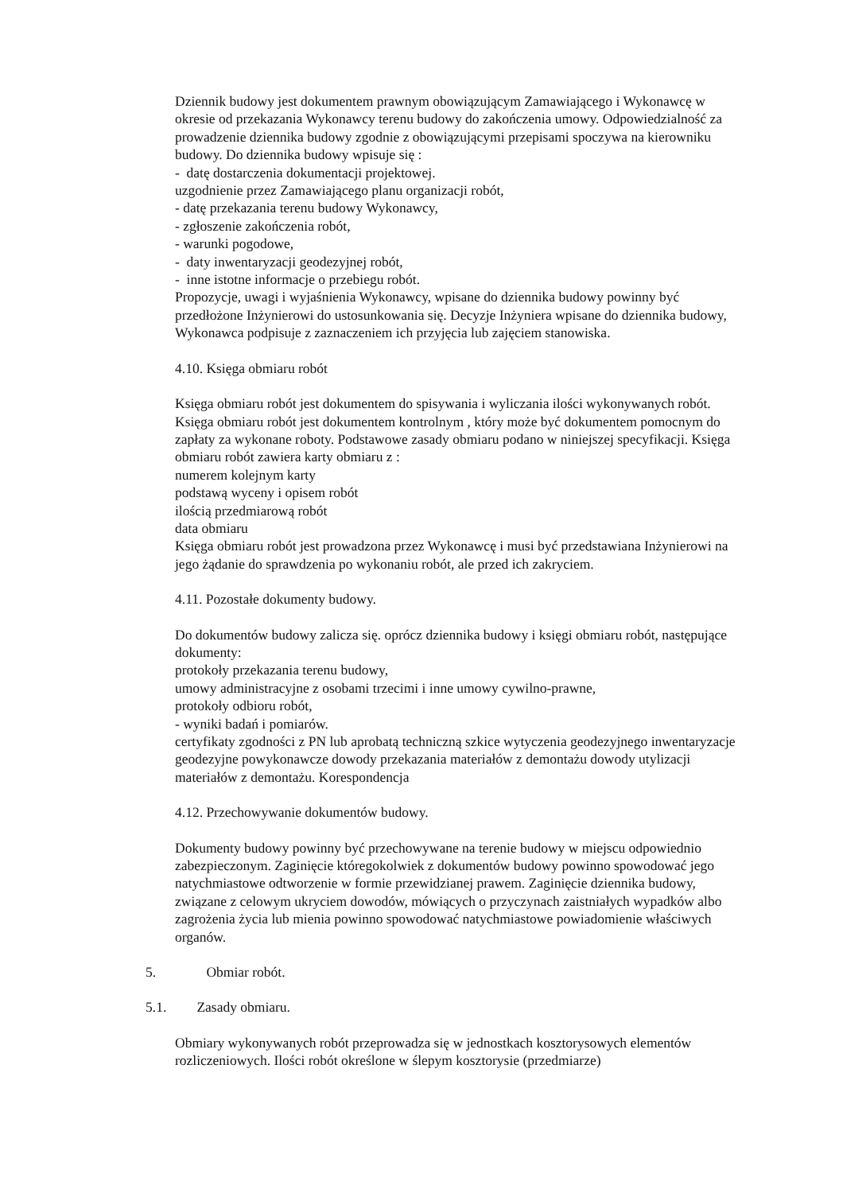Dziennik budowy jest dokumentem prawnym obowiązującym Zamawiającego i Wykonawcę w okresie od przekazania Wykonawcy terenu budowy do zakończenia umowy. Odpowiedzialność za prowadzenie dziennika budowy zgodnie z obowiązującymi przepisami spoczywa na kierowniku budowy. Do dziennika budowy wpisuje się :
- datę dostarczenia dokumentacji projektowej.
uzgodnienie przez Zamawiającego planu organizacji robót,
- datę przekazania terenu budowy Wykonawcy,
- zgłoszenie zakończenia robót,
- warunki pogodowe,
- daty inwentaryzacji geodezyjnej robót,
- inne istotne informacje o przebiegu robót.
Propozycje, uwagi i wyjaśnienia Wykonawcy, wpisane do dziennika budowy powinny być przedłożone Inżynierowi do ustosunkowania się. Decyzje Inżyniera wpisane do dziennika budowy, Wykonawca podpisuje z zaznaczeniem ich przyjęcia lub zajęciem stanowiska.
4.10. Księga obmiaru robót
Księga obmiaru robót jest dokumentem do spisywania i wyliczania ilości wykonywanych robót. Księga obmiaru robót jest dokumentem kontrolnym , który może być dokumentem pomocnym do zapłaty za wykonane roboty. Podstawowe zasady obmiaru podano w niniejszej specyfikacji. Księga obmiaru robót zawiera karty obmiaru z :
numerem kolejnym karty
podstawą wyceny i opisem robót
ilością przedmiarową robót
data obmiaru
Księga obmiaru robót jest prowadzona przez Wykonawcę i musi być przedstawiana Inżynierowi na jego żądanie do sprawdzenia po wykonaniu robót, ale przed ich zakryciem.
4.11. Pozostałe dokumenty budowy.
Do dokumentów budowy zalicza się. oprócz dziennika budowy i księgi obmiaru robót, następujące dokumenty:
protokoły przekazania terenu budowy,
umowy administracyjne z osobami trzecimi i inne umowy cywilno-prawne,
protokoły odbioru robót,
- wyniki badań i pomiarów.
certyfikaty zgodności z PN lub aprobatą techniczną szkice wytyczenia geodezyjnego inwentaryzacje geodezyjne powykonawcze dowody przekazania materiałów z demontażu dowody utylizacji materiałów z demontażu. Korespondencja
4.12. Przechowywanie dokumentów budowy.
Dokumenty budowy powinny być przechowywane na terenie budowy w miejscu odpowiednio zabezpieczonym. Zaginięcie któregokolwiek z dokumentów budowy powinno spowodować jego natychmiastowe odtworzenie w formie przewidzianej prawem. Zaginięcie dziennika budowy, związane z celowym ukryciem dowodów, mówiących o przyczynach zaistniałych wypadków albo zagrożenia życia lub mienia powinno spowodować natychmiastowe powiadomienie właściwych organów.
5. Obmiar robót.
5.1. Zasady obmiaru.
Obmiary wykonywanych robót przeprowadza się w jednostkach kosztorysowych elementów rozliczeniowych. Ilości robót określone w ślepym kosztorysie (przedmiarze)